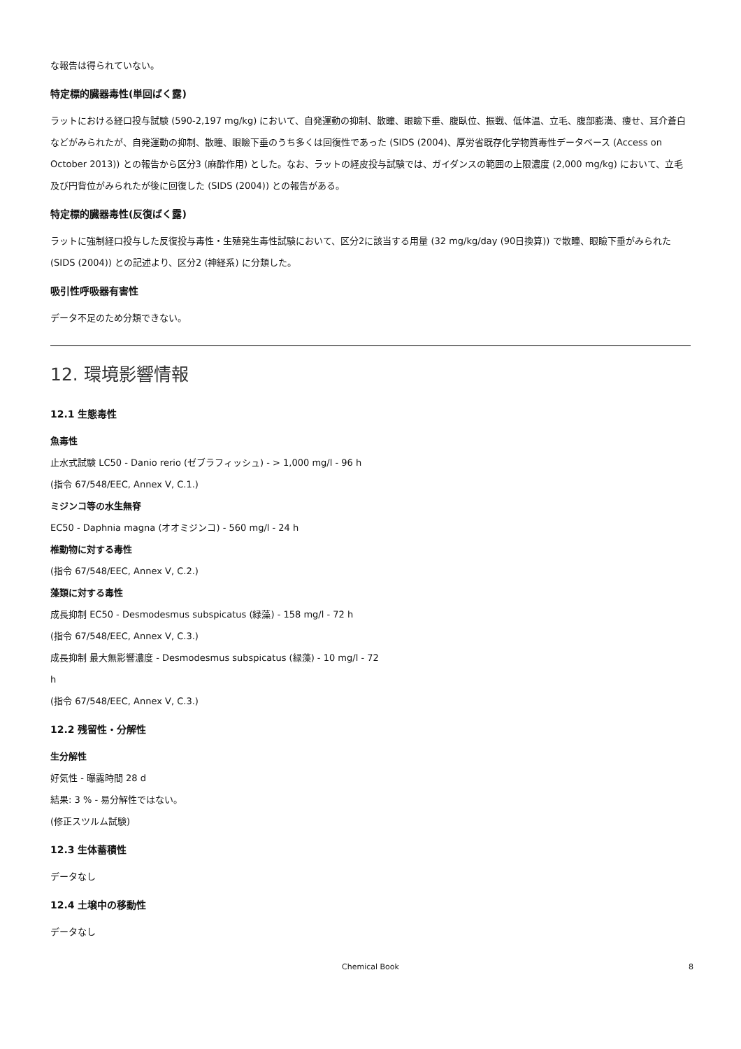な報告は得られていない。
特定標的臓器毒性(単回ばく露)
ラットにおける経口投与試験 (590-2,197 mg/kg) において、自発運動の抑制、散瞳、眼瞼下垂、腹臥位、振戦、低体温、立毛、腹部膨満、痩せ、耳介蒼白などがみられたが、自発運動の抑制、散瞳、眼瞼下垂のうち多くは回復性であった (SIDS (2004)、厚労省既存化学物質毒性データベース (Access on October 2013)) との報告から区分3 (麻酔作用) とした。なお、ラットの経皮投与試験では、ガイダンスの範囲の上限濃度 (2,000 mg/kg) において、立毛及び円背位がみられたが後に回復した (SIDS (2004)) との報告がある。
特定標的臓器毒性(反復ばく露)
ラットに強制経口投与した反復投与毒性・生殖発生毒性試験において、区分2に該当する用量 (32 mg/kg/day (90日換算)) で散瞳、眼瞼下垂がみられた (SIDS (2004)) との記述より、区分2 (神経系) に分類した。
吸引性呼吸器有害性
データ不足のため分類できない。
12. 環境影響情報
12.1 生態毒性
魚毒性
止水式試験 LC50 - Danio rerio (ゼブラフィッシュ) - > 1,000 mg/l - 96 h
(指令 67/548/EEC, Annex V, C.1.)
ミジンコ等の水生無脊
EC50 - Daphnia magna (オオミジンコ) - 560 mg/l - 24 h
椎動物に対する毒性
(指令 67/548/EEC, Annex V, C.2.)
藻類に対する毒性
成長抑制 EC50 - Desmodesmus subspicatus (緑藻) - 158 mg/l - 72 h
(指令 67/548/EEC, Annex V, C.3.)
成長抑制 最大無影響濃度 - Desmodesmus subspicatus (緑藻) - 10 mg/l - 72
h
(指令 67/548/EEC, Annex V, C.3.)
12.2 残留性・分解性
生分解性
好気性 - 曝露時間 28 d
結果: 3 % - 易分解性ではない。
(修正スツルム試験)
12.3 生体蓄積性
データなし
12.4 土壌中の移動性
データなし
Chemical Book 8